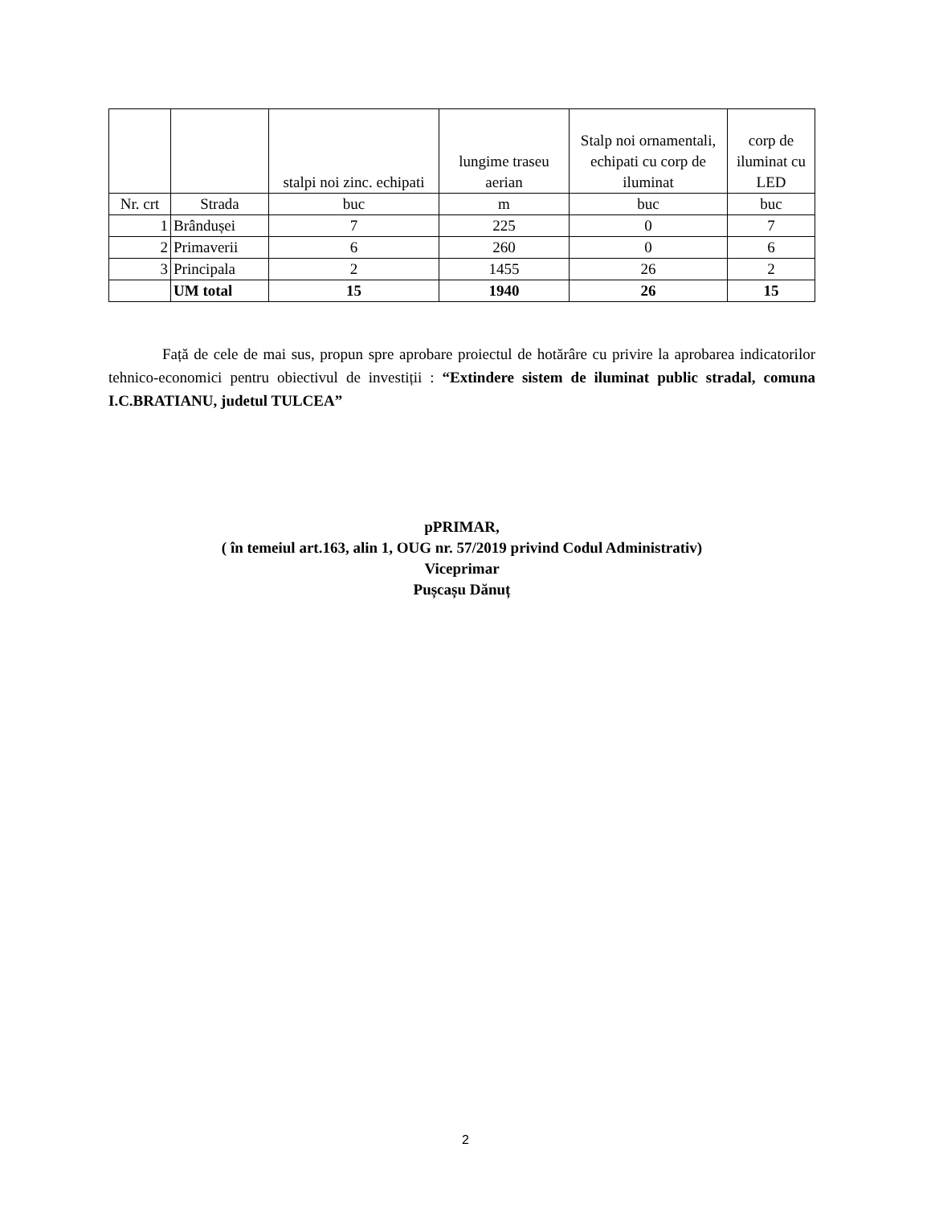| | | stalpi noi zinc. echipati | lungime traseu aerian | Stalp noi ornamentali, echipati cu corp de iluminat | corp de iluminat cu LED |
| --- | --- | --- | --- | --- | --- |
| Nr. crt | Strada | buc | m | buc | buc |
| 1 | Brândușei | 7 | 225 | 0 | 7 |
| 2 | Primaverii | 6 | 260 | 0 | 6 |
| 3 | Principala | 2 | 1455 | 26 | 2 |
| | UM total | 15 | 1940 | 26 | 15 |
Față de cele de mai sus, propun spre aprobare proiectul de hotărâre cu privire la aprobarea indicatorilor tehnico-economici pentru obiectivul de investiții : “Extindere sistem de iluminat public stradal, comuna I.C.BRATIANU, judetul TULCEA”
pPRIMAR,
( în temeiul art.163, alin 1, OUG nr. 57/2019 privind Codul Administrativ)
Viceprimar
Pușcașu Dănuț
2